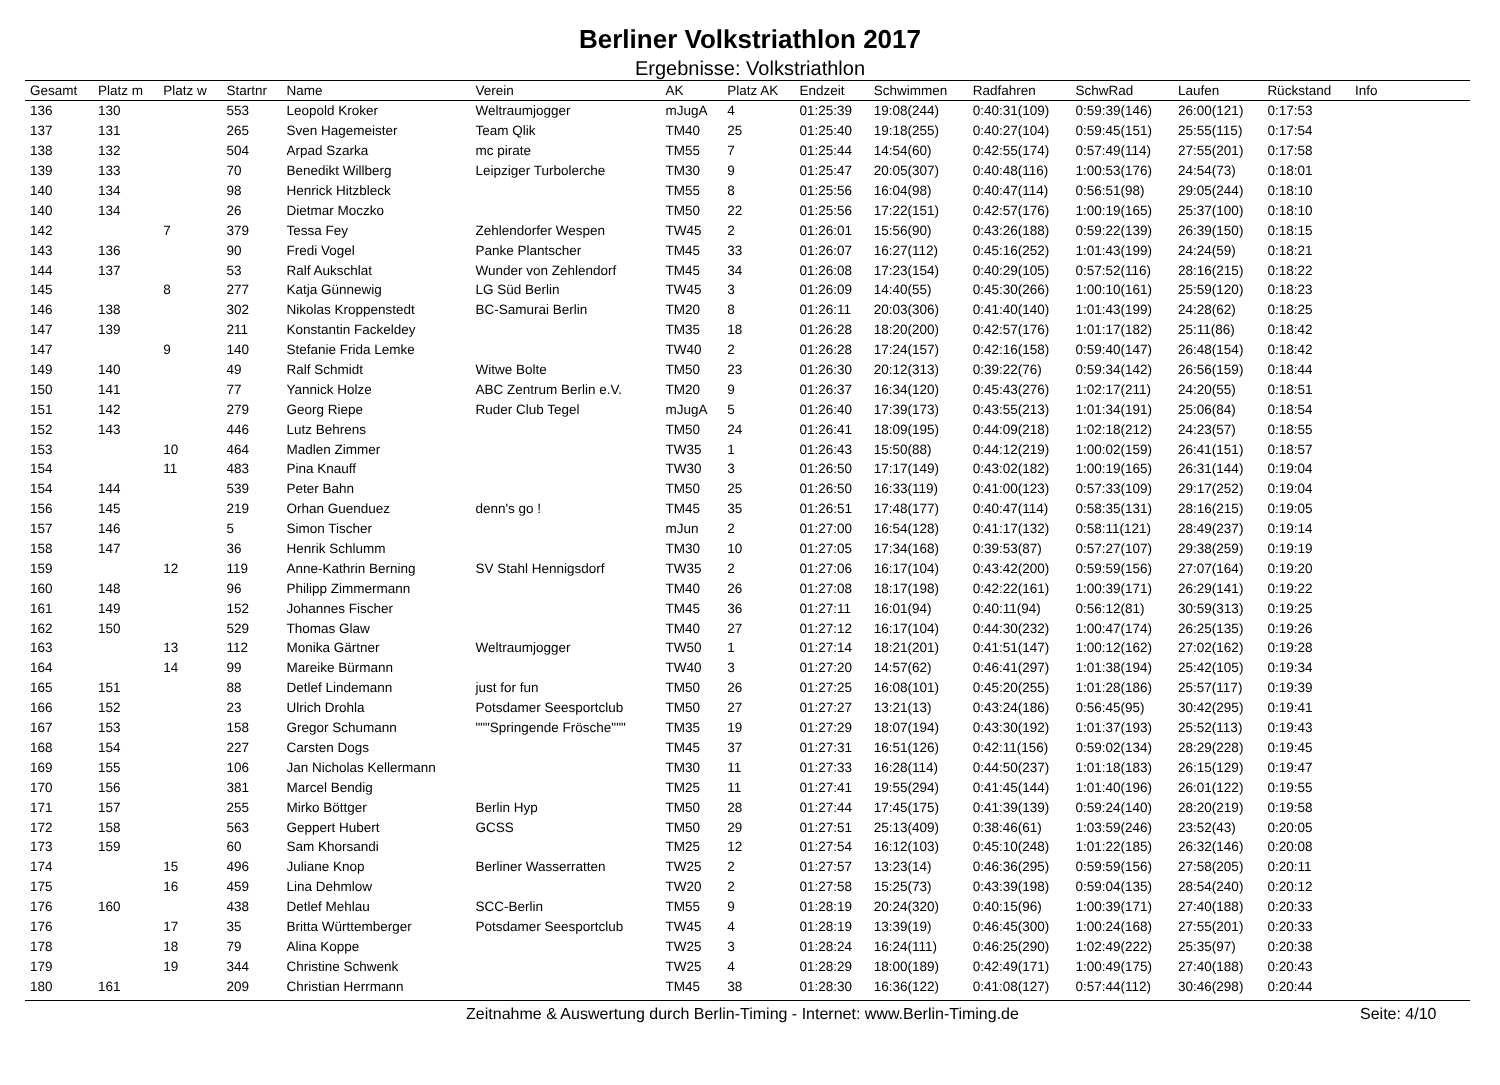Berliner Volkstriathlon 2017
Ergebnisse: Volkstriathlon
| Gesamt | Platz m | Platz w | Startnr | Name | Verein | AK | Platz AK | Endzeit | Schwimmen | Radfahren | SchwRad | Laufen | Rückstand | Info |
| --- | --- | --- | --- | --- | --- | --- | --- | --- | --- | --- | --- | --- | --- | --- |
| 136 | 130 | | 553 | Leopold Kroker | Weltraumjogger | mJugA | 4 | 01:25:39 | 19:08(244) | 0:40:31(109) | 0:59:39(146) | 26:00(121) | 0:17:53 | |
| 137 | 131 | | 265 | Sven Hagemeister | Team Qlik | TM40 | 25 | 01:25:40 | 19:18(255) | 0:40:27(104) | 0:59:45(151) | 25:55(115) | 0:17:54 | |
| 138 | 132 | | 504 | Arpad Szarka | mc pirate | TM55 | 7 | 01:25:44 | 14:54(60) | 0:42:55(174) | 0:57:49(114) | 27:55(201) | 0:17:58 | |
| 139 | 133 | | 70 | Benedikt Willberg | Leipziger Turbolerche | TM30 | 9 | 01:25:47 | 20:05(307) | 0:40:48(116) | 1:00:53(176) | 24:54(73) | 0:18:01 | |
| 140 | 134 | | 98 | Henrick Hitzbleck | | TM55 | 8 | 01:25:56 | 16:04(98) | 0:40:47(114) | 0:56:51(98) | 29:05(244) | 0:18:10 | |
| 140 | 134 | | 26 | Dietmar Moczko | | TM50 | 22 | 01:25:56 | 17:22(151) | 0:42:57(176) | 1:00:19(165) | 25:37(100) | 0:18:10 | |
| 142 | | 7 | 379 | Tessa Fey | Zehlendorfer Wespen | TW45 | 2 | 01:26:01 | 15:56(90) | 0:43:26(188) | 0:59:22(139) | 26:39(150) | 0:18:15 | |
| 143 | 136 | | 90 | Fredi Vogel | Panke Plantscher | TM45 | 33 | 01:26:07 | 16:27(112) | 0:45:16(252) | 1:01:43(199) | 24:24(59) | 0:18:21 | |
| 144 | 137 | | 53 | Ralf Aukschlat | Wunder von Zehlendorf | TM45 | 34 | 01:26:08 | 17:23(154) | 0:40:29(105) | 0:57:52(116) | 28:16(215) | 0:18:22 | |
| 145 | | 8 | 277 | Katja Günnewig | LG Süd Berlin | TW45 | 3 | 01:26:09 | 14:40(55) | 0:45:30(266) | 1:00:10(161) | 25:59(120) | 0:18:23 | |
| 146 | 138 | | 302 | Nikolas Kroppenstedt | BC-Samurai Berlin | TM20 | 8 | 01:26:11 | 20:03(306) | 0:41:40(140) | 1:01:43(199) | 24:28(62) | 0:18:25 | |
| 147 | 139 | | 211 | Konstantin Fackeldey | | TM35 | 18 | 01:26:28 | 18:20(200) | 0:42:57(176) | 1:01:17(182) | 25:11(86) | 0:18:42 | |
| 147 | | 9 | 140 | Stefanie Frida Lemke | | TW40 | 2 | 01:26:28 | 17:24(157) | 0:42:16(158) | 0:59:40(147) | 26:48(154) | 0:18:42 | |
| 149 | 140 | | 49 | Ralf Schmidt | Witwe Bolte | TM50 | 23 | 01:26:30 | 20:12(313) | 0:39:22(76) | 0:59:34(142) | 26:56(159) | 0:18:44 | |
| 150 | 141 | | 77 | Yannick Holze | ABC Zentrum Berlin e.V. | TM20 | 9 | 01:26:37 | 16:34(120) | 0:45:43(276) | 1:02:17(211) | 24:20(55) | 0:18:51 | |
| 151 | 142 | | 279 | Georg Riepe | Ruder Club Tegel | mJugA | 5 | 01:26:40 | 17:39(173) | 0:43:55(213) | 1:01:34(191) | 25:06(84) | 0:18:54 | |
| 152 | 143 | | 446 | Lutz Behrens | | TM50 | 24 | 01:26:41 | 18:09(195) | 0:44:09(218) | 1:02:18(212) | 24:23(57) | 0:18:55 | |
| 153 | | 10 | 464 | Madlen Zimmer | | TW35 | 1 | 01:26:43 | 15:50(88) | 0:44:12(219) | 1:00:02(159) | 26:41(151) | 0:18:57 | |
| 154 | | 11 | 483 | Pina Knauff | | TW30 | 3 | 01:26:50 | 17:17(149) | 0:43:02(182) | 1:00:19(165) | 26:31(144) | 0:19:04 | |
| 154 | 144 | | 539 | Peter Bahn | | TM50 | 25 | 01:26:50 | 16:33(119) | 0:41:00(123) | 0:57:33(109) | 29:17(252) | 0:19:04 | |
| 156 | 145 | | 219 | Orhan Guenduez | denn's go ! | TM45 | 35 | 01:26:51 | 17:48(177) | 0:40:47(114) | 0:58:35(131) | 28:16(215) | 0:19:05 | |
| 157 | 146 | | 5 | Simon Tischer | | mJun | 2 | 01:27:00 | 16:54(128) | 0:41:17(132) | 0:58:11(121) | 28:49(237) | 0:19:14 | |
| 158 | 147 | | 36 | Henrik Schlumm | | TM30 | 10 | 01:27:05 | 17:34(168) | 0:39:53(87) | 0:57:27(107) | 29:38(259) | 0:19:19 | |
| 159 | | 12 | 119 | Anne-Kathrin Berning | SV Stahl Hennigsdorf | TW35 | 2 | 01:27:06 | 16:17(104) | 0:43:42(200) | 0:59:59(156) | 27:07(164) | 0:19:20 | |
| 160 | 148 | | 96 | Philipp Zimmermann | | TM40 | 26 | 01:27:08 | 18:17(198) | 0:42:22(161) | 1:00:39(171) | 26:29(141) | 0:19:22 | |
| 161 | 149 | | 152 | Johannes Fischer | | TM45 | 36 | 01:27:11 | 16:01(94) | 0:40:11(94) | 0:56:12(81) | 30:59(313) | 0:19:25 | |
| 162 | 150 | | 529 | Thomas Glaw | | TM40 | 27 | 01:27:12 | 16:17(104) | 0:44:30(232) | 1:00:47(174) | 26:25(135) | 0:19:26 | |
| 163 | | 13 | 112 | Monika Gärtner | Weltraumjogger | TW50 | 1 | 01:27:14 | 18:21(201) | 0:41:51(147) | 1:00:12(162) | 27:02(162) | 0:19:28 | |
| 164 | | 14 | 99 | Mareike Bürmann | | TW40 | 3 | 01:27:20 | 14:57(62) | 0:46:41(297) | 1:01:38(194) | 25:42(105) | 0:19:34 | |
| 165 | 151 | | 88 | Detlef Lindemann | just for fun | TM50 | 26 | 01:27:25 | 16:08(101) | 0:45:20(255) | 1:01:28(186) | 25:57(117) | 0:19:39 | |
| 166 | 152 | | 23 | Ulrich Drohla | Potsdamer Seesportclub | TM50 | 27 | 01:27:27 | 13:21(13) | 0:43:24(186) | 0:56:45(95) | 30:42(295) | 0:19:41 | |
| 167 | 153 | | 158 | Gregor Schumann | """Springende Frösche""" | TM35 | 19 | 01:27:29 | 18:07(194) | 0:43:30(192) | 1:01:37(193) | 25:52(113) | 0:19:43 | |
| 168 | 154 | | 227 | Carsten Dogs | | TM45 | 37 | 01:27:31 | 16:51(126) | 0:42:11(156) | 0:59:02(134) | 28:29(228) | 0:19:45 | |
| 169 | 155 | | 106 | Jan Nicholas Kellermann | | TM30 | 11 | 01:27:33 | 16:28(114) | 0:44:50(237) | 1:01:18(183) | 26:15(129) | 0:19:47 | |
| 170 | 156 | | 381 | Marcel Bendig | | TM25 | 11 | 01:27:41 | 19:55(294) | 0:41:45(144) | 1:01:40(196) | 26:01(122) | 0:19:55 | |
| 171 | 157 | | 255 | Mirko Böttger | Berlin Hyp | TM50 | 28 | 01:27:44 | 17:45(175) | 0:41:39(139) | 0:59:24(140) | 28:20(219) | 0:19:58 | |
| 172 | 158 | | 563 | Geppert Hubert | GCSS | TM50 | 29 | 01:27:51 | 25:13(409) | 0:38:46(61) | 1:03:59(246) | 23:52(43) | 0:20:05 | |
| 173 | 159 | | 60 | Sam Khorsandi | | TM25 | 12 | 01:27:54 | 16:12(103) | 0:45:10(248) | 1:01:22(185) | 26:32(146) | 0:20:08 | |
| 174 | | 15 | 496 | Juliane Knop | Berliner Wasserratten | TW25 | 2 | 01:27:57 | 13:23(14) | 0:46:36(295) | 0:59:59(156) | 27:58(205) | 0:20:11 | |
| 175 | | 16 | 459 | Lina Dehmlow | | TW20 | 2 | 01:27:58 | 15:25(73) | 0:43:39(198) | 0:59:04(135) | 28:54(240) | 0:20:12 | |
| 176 | 160 | | 438 | Detlef Mehlau | SCC-Berlin | TM55 | 9 | 01:28:19 | 20:24(320) | 0:40:15(96) | 1:00:39(171) | 27:40(188) | 0:20:33 | |
| 176 | | 17 | 35 | Britta Württemberger | Potsdamer Seesportclub | TW45 | 4 | 01:28:19 | 13:39(19) | 0:46:45(300) | 1:00:24(168) | 27:55(201) | 0:20:33 | |
| 178 | | 18 | 79 | Alina Koppe | | TW25 | 3 | 01:28:24 | 16:24(111) | 0:46:25(290) | 1:02:49(222) | 25:35(97) | 0:20:38 | |
| 179 | | 19 | 344 | Christine Schwenk | | TW25 | 4 | 01:28:29 | 18:00(189) | 0:42:49(171) | 1:00:49(175) | 27:40(188) | 0:20:43 | |
| 180 | 161 | | 209 | Christian Herrmann | | TM45 | 38 | 01:28:30 | 16:36(122) | 0:41:08(127) | 0:57:44(112) | 30:46(298) | 0:20:44 | |
Zeitnahme & Auswertung durch Berlin-Timing - Internet: www.Berlin-Timing.de
Seite: 4/10